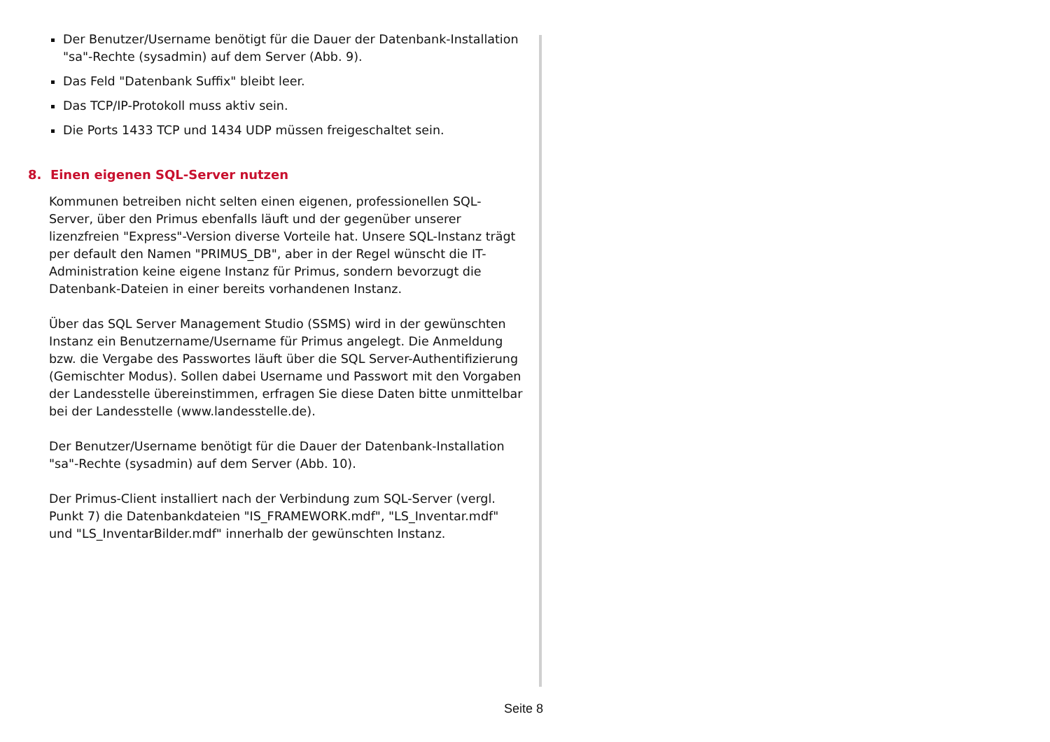Der Benutzer/Username benötigt für die Dauer der Datenbank-Installation "sa"-Rechte (sysadmin) auf dem Server (Abb. 9).
Das Feld "Datenbank Suffix" bleibt leer.
Das TCP/IP-Protokoll muss aktiv sein.
Die Ports 1433 TCP und 1434 UDP müssen freigeschaltet sein.
8. Einen eigenen SQL-Server nutzen
Kommunen betreiben nicht selten einen eigenen, professionellen SQL-Server, über den Primus ebenfalls läuft und der gegenüber unserer lizenzfreien "Express"-Version diverse Vorteile hat. Unsere SQL-Instanz trägt per default den Namen "PRIMUS_DB", aber in der Regel wünscht die IT-Administration keine eigene Instanz für Primus, sondern bevorzugt die Datenbank-Dateien in einer bereits vorhandenen Instanz.
Über das SQL Server Management Studio (SSMS) wird in der gewünschten Instanz ein Benutzername/Username für Primus angelegt. Die Anmeldung bzw. die Vergabe des Passwortes läuft über die SQL Server-Authentifizierung (Gemischter Modus). Sollen dabei Username und Passwort mit den Vorgaben der Landesstelle übereinstimmen, erfragen Sie diese Daten bitte unmittelbar bei der Landesstelle (www.landesstelle.de).
Der Benutzer/Username benötigt für die Dauer der Datenbank-Installation "sa"-Rechte (sysadmin) auf dem Server (Abb. 10).
Der Primus-Client installiert nach der Verbindung zum SQL-Server (vergl. Punkt 7) die Datenbankdateien "IS_FRAMEWORK.mdf", "LS_Inventar.mdf" und "LS_InventarBilder.mdf" innerhalb der gewünschten Instanz.
Seite 8